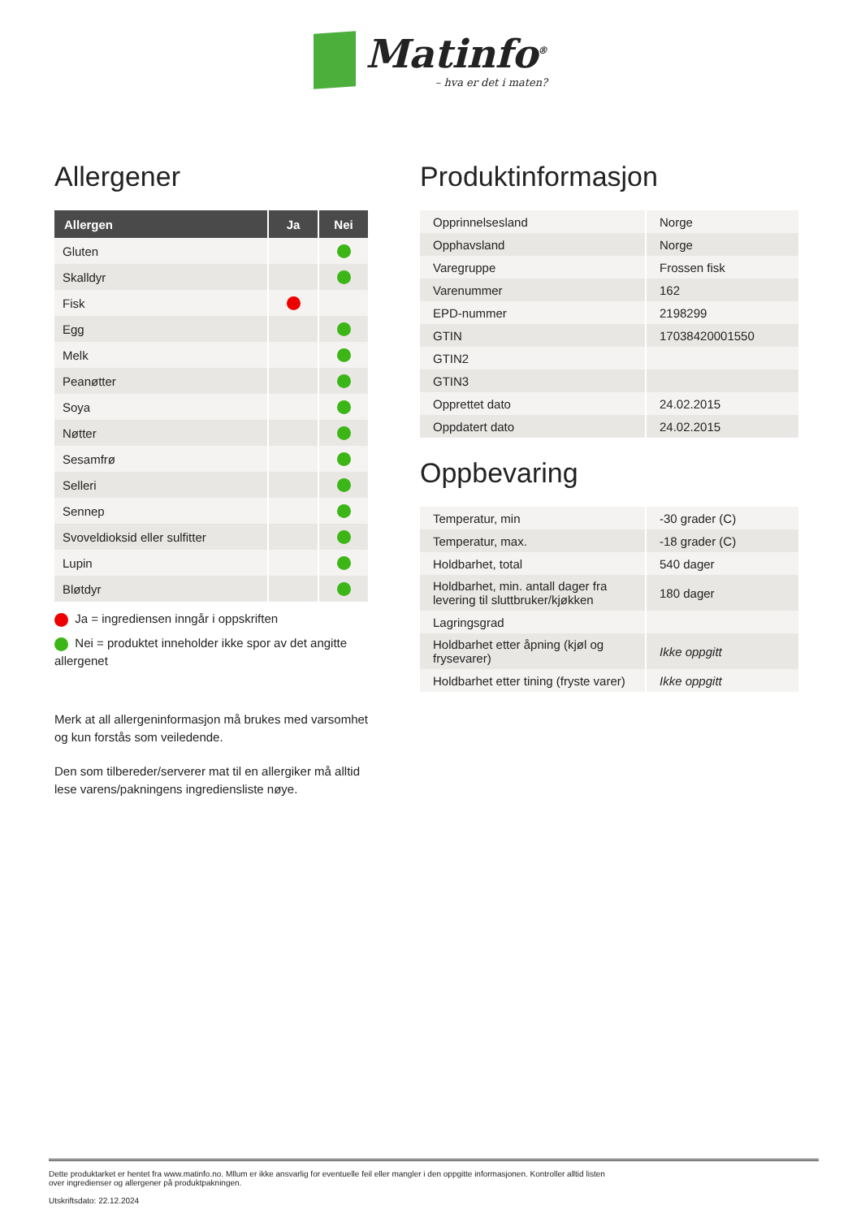Matinfo<sup>®</sup> – hva er det i maten?
Allergener
| Allergen | Ja | Nei |
| --- | --- | --- |
| Gluten | | |
| Skalldyr | | |
| Fisk | | |
| Egg | | |
| Melk | | |
| Peanøtter | | |
| Soya | | |
| Nøtter | | |
| Sesamfrø | | |
| Selleri | | |
| Sennep | | |
| Svoveldioksid eller sulfitter | | |
| Lupin | | |
| Bløtdyr | | |
Ja = ingrediensen inngår i oppskriften
Nei = produktet inneholder ikke spor av det angitte allergenet
Merk at all allergeninformasjon må brukes med varsomhet og kun forstås som veiledende.
Den som tilbereder/serverer mat til en allergiker må alltid lese varens/pakningens ingrediensliste nøye.
Produktinformasjon
| Opprinnelsesland | Norge |
| Opphavsland | Norge |
| Varegruppe | Frossen fisk |
| Varenummer | 162 |
| EPD-nummer | 2198299 |
| GTIN | 17038420001550 |
| GTIN2 | |
| GTIN3 | |
| Opprettet dato | 24.02.2015 |
| Oppdatert dato | 24.02.2015 |
Oppbevaring
| Temperatur, min | -30 grader (C) |
| Temperatur, max. | -18 grader (C) |
| Holdbarhet, total | 540 dager |
| Holdbarhet, min. antall dager fra levering til sluttbruker/kjøkken | 180 dager |
| Lagringsgrad | |
| Holdbarhet etter åpning (kjøl og frysevarer) | Ikke oppgitt |
| Holdbarhet etter tining (fryste varer) | Ikke oppgitt |
Dette produktarket er hentet fra www.matinfo.no. Mllum er ikke ansvarlig for eventuelle feil eller mangler i den oppgitte informasjonen. Kontroller alltid listen
over ingredienser og allergener på produktpakningen.
Utskriftsdato: 22.12.2024